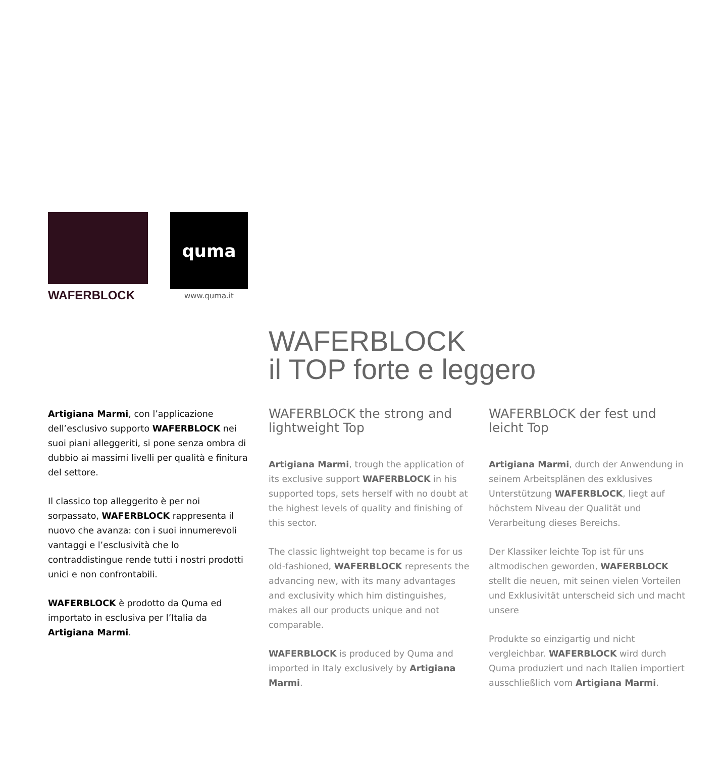WAFERBLOCK
quma
www.quma.it
WAFERBLOCK
il TOP forte e leggero
Artigiana Marmi, con l’applicazione dell’esclusivo supporto WAFERBLOCK nei suoi piani alleggeriti, si pone senza ombra di dubbio ai massimi livelli per qualità e finitura del settore.
Il classico top alleggerito è per noi sorpassato, WAFERBLOCK rappresenta il nuovo che avanza: con i suoi innumerevoli vantaggi e l’esclusività che lo contraddistingue rende tutti i nostri prodotti unici e non confrontabili.
WAFERBLOCK è prodotto da Quma ed importato in esclusiva per l’Italia da Artigiana Marmi.
WAFERBLOCK the strong and lightweight Top
Artigiana Marmi, trough the application of its exclusive support WAFERBLOCK in his supported tops, sets herself with no doubt at the highest levels of quality and finishing of this sector.
The classic lightweight top became is for us old-fashioned, WAFERBLOCK represents the advancing new, with its many advantages and exclusivity which him distinguishes, makes all our products unique and not comparable.
WAFERBLOCK is produced by Quma and imported in Italy exclusively by Artigiana Marmi.
WAFERBLOCK der fest und leicht Top
Artigiana Marmi, durch der Anwendung in seinem Arbeitsplänen des exklusives Unterstützung WAFERBLOCK, liegt auf höchstem Niveau der Qualität und Verarbeitung dieses Bereichs.
Der Klassiker leichte Top ist für uns altmodischen geworden, WAFERBLOCK stellt die neuen, mit seinen vielen Vorteilen und Exklusivität unterscheid sich und macht unsere
Produkte so einzigartig und nicht vergleichbar. WAFERBLOCK wird durch Quma produziert und nach Italien importiert ausschließlich vom Artigiana Marmi.